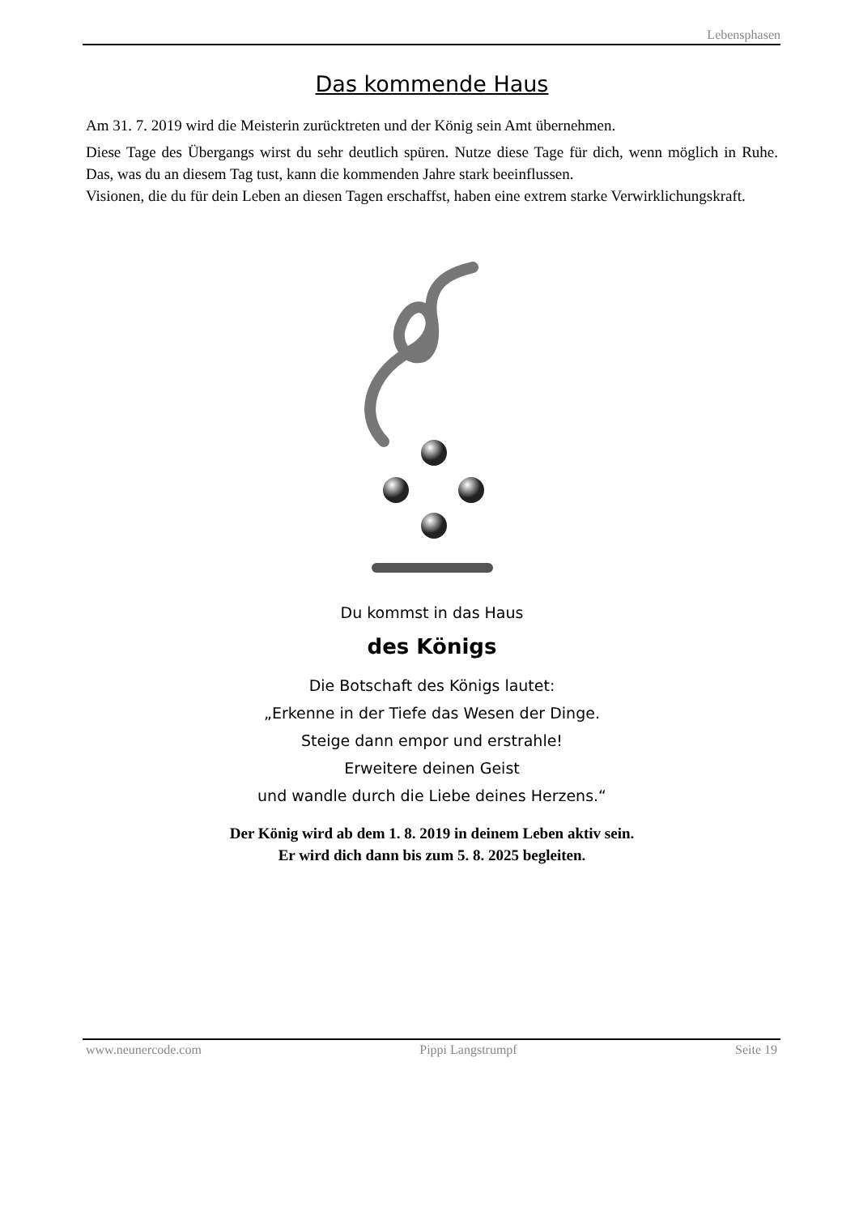Lebensphasen
Das kommende Haus
Am 31. 7. 2019 wird die Meisterin zurücktreten und der König sein Amt übernehmen.
Diese Tage des Übergangs wirst du sehr deutlich spüren. Nutze diese Tage für dich, wenn möglich in Ruhe. Das, was du an diesem Tag tust, kann die kommenden Jahre stark beeinflussen.
Visionen, die du für dein Leben an diesen Tagen erschaffst, haben eine extrem starke Verwirklichungskraft.
Du kommst in das Haus
des Königs
Die Botschaft des Königs lautet:
„Erkenne in der Tiefe das Wesen der Dinge.
Steige dann empor und erstrahle!
Erweitere deinen Geist
und wandle durch die Liebe deines Herzens.“
Der König wird ab dem 1. 8. 2019 in deinem Leben aktiv sein.
Er wird dich dann bis zum 5. 8. 2025 begleiten.
www.neunercode.com Pippi Langstrumpf Seite 19